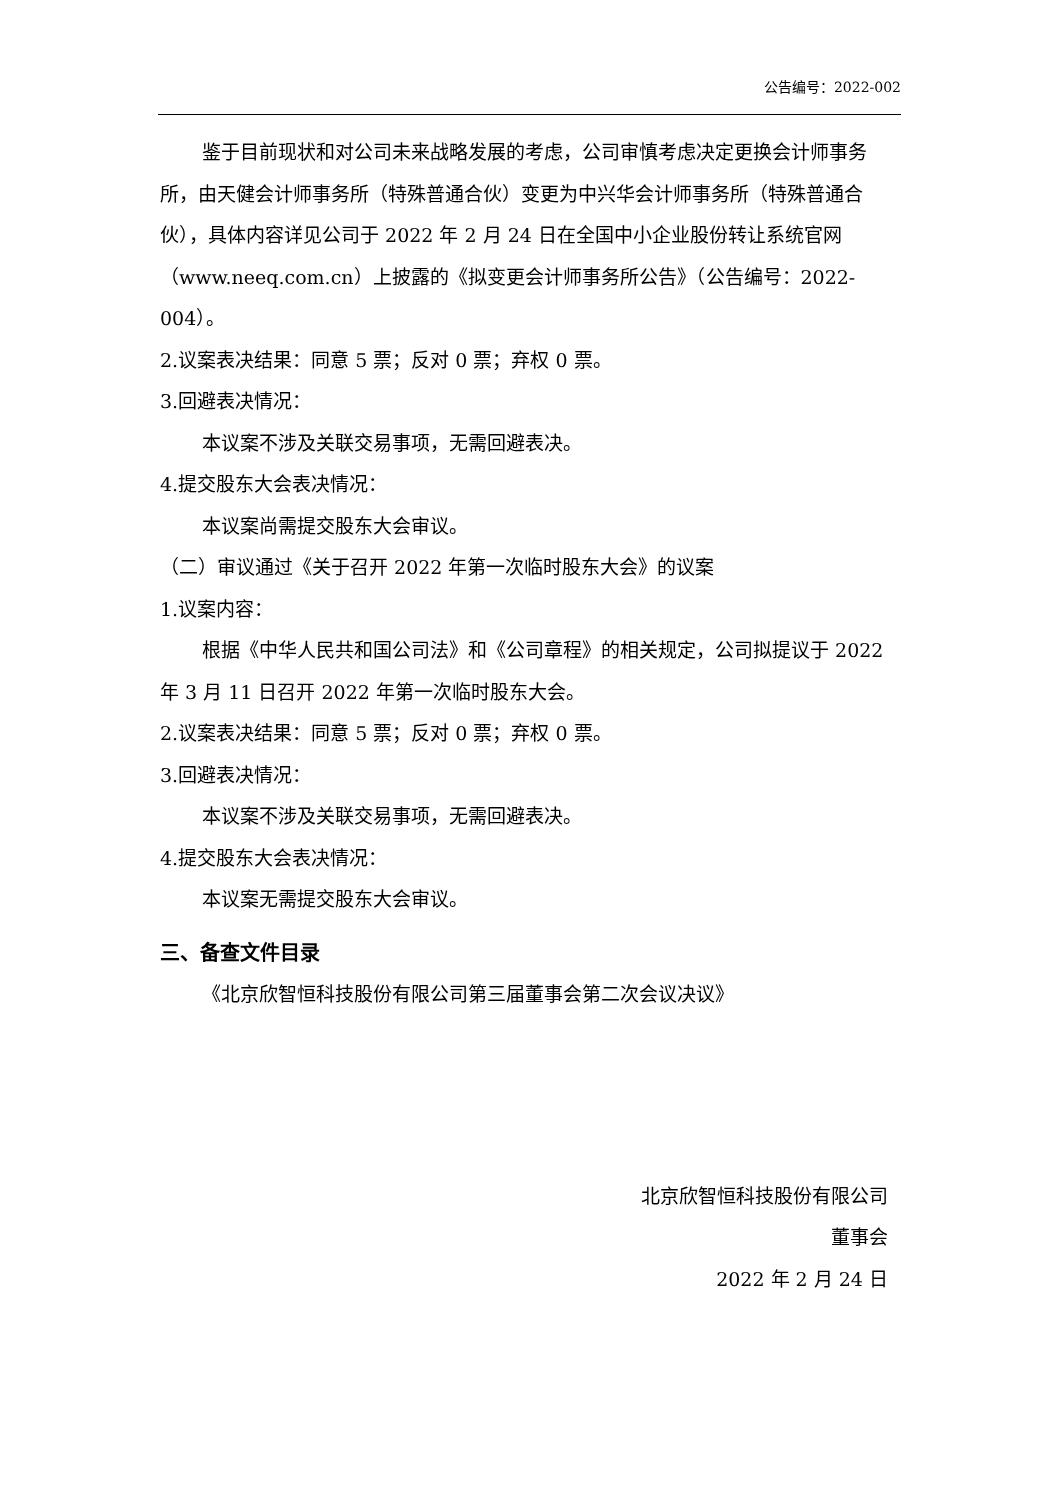公告编号：2022-002
鉴于目前现状和对公司未来战略发展的考虑，公司审慎考虑决定更换会计师事务所，由天健会计师事务所（特殊普通合伙）变更为中兴华会计师事务所（特殊普通合伙），具体内容详见公司于 2022 年 2 月 24 日在全国中小企业股份转让系统官网（www.neeq.com.cn）上披露的《拟变更会计师事务所公告》（公告编号：2022-004）。
2.议案表决结果：同意 5 票；反对 0 票；弃权 0 票。
3.回避表决情况：
本议案不涉及关联交易事项，无需回避表决。
4.提交股东大会表决情况：
本议案尚需提交股东大会审议。
（二）审议通过《关于召开 2022 年第一次临时股东大会》的议案
1.议案内容：
根据《中华人民共和国公司法》和《公司章程》的相关规定，公司拟提议于 2022 年 3 月 11 日召开 2022 年第一次临时股东大会。
2.议案表决结果：同意 5 票；反对 0 票；弃权 0 票。
3.回避表决情况：
本议案不涉及关联交易事项，无需回避表决。
4.提交股东大会表决情况：
本议案无需提交股东大会审议。
三、备查文件目录
《北京欣智恒科技股份有限公司第三届董事会第二次会议决议》
北京欣智恒科技股份有限公司
董事会
2022 年 2 月 24 日